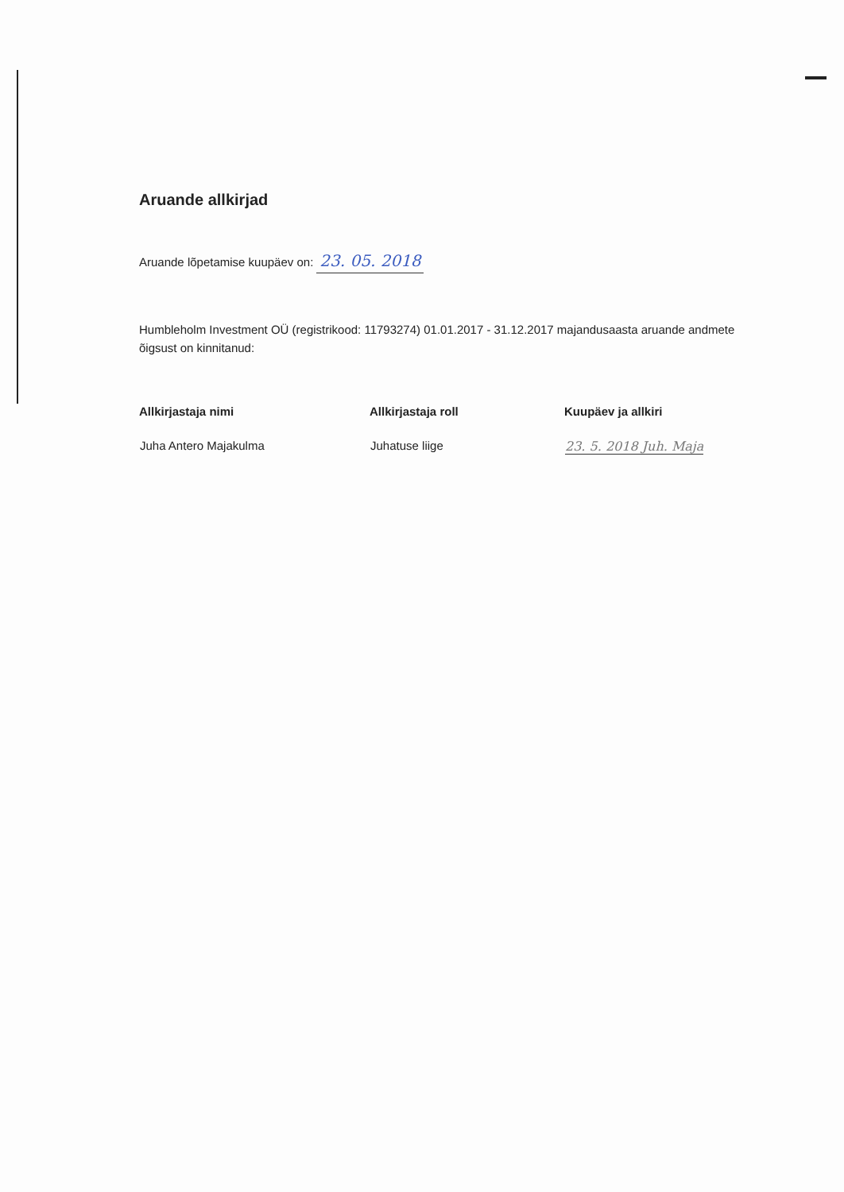Aruande allkirjad
Aruande lõpetamise kuupäev on: 23. 05. 2018
Humbleholm Investment OÜ (registrikood: 11793274) 01.01.2017 - 31.12.2017 majandusaasta aruande andmete õigsust on kinnitanud:
| Allkirjastaja nimi | Allkirjastaja roll | Kuupäev ja allkiri |
| --- | --- | --- |
| Juha Antero Majakulma | Juhatuse liige | 23. 5. 2018 Juh. Maja |